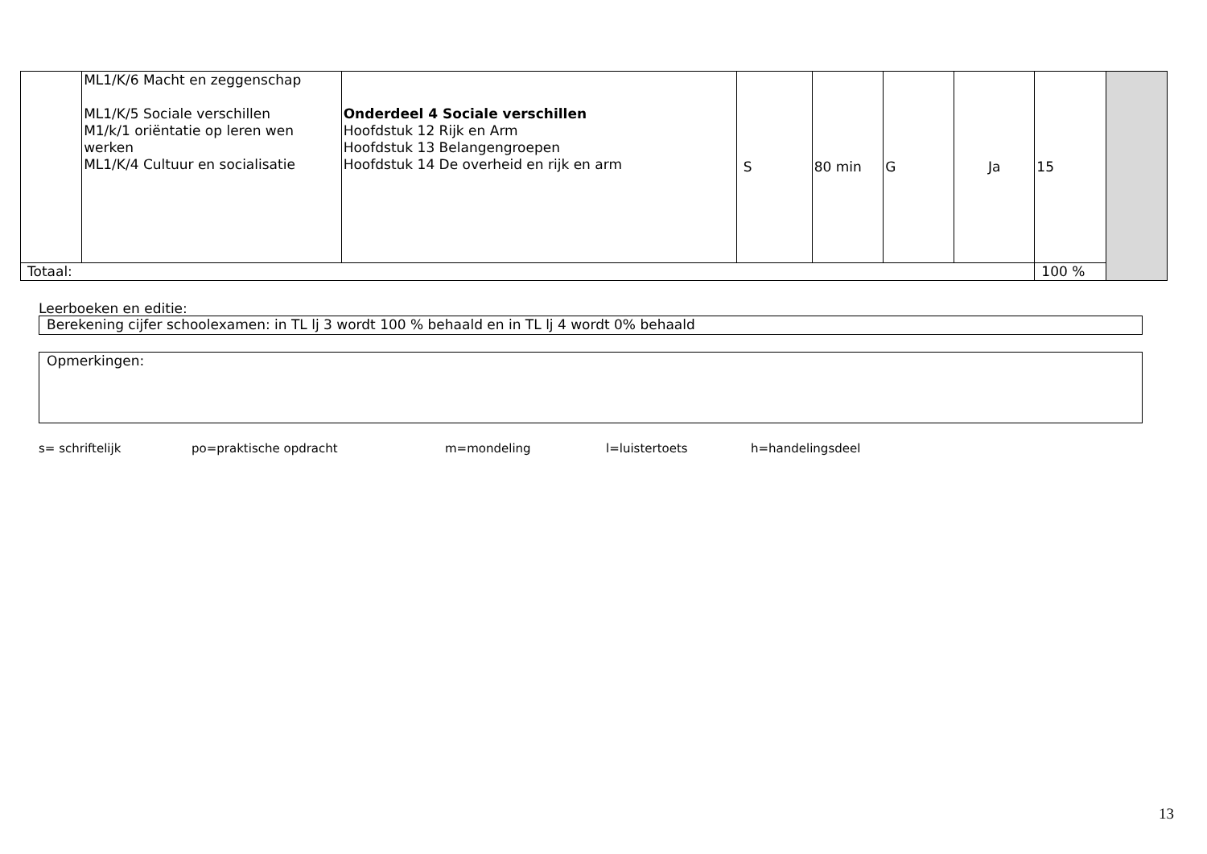| | ML1/K/6 Macht en zeggenschap ML1/K/5 Sociale verschillen M1/k/1 oriëntatie op leren wen werken ML1/K/4 Cultuur en socialisatie | Onderdeel 4 Sociale verschillen Hoofdstuk 12 Rijk en Arm Hoofdstuk 13 Belangengroepen Hoofdstuk 14 De overheid en rijk en arm | S | 80 min | G | Ja | 15 | |
| Totaal: | | | | | | | 100 % | |
Leerboeken en editie:
Berekening cijfer schoolexamen: in TL lj 3 wordt 100 % behaald en in TL lj 4 wordt 0% behaald
Opmerkingen:
s= schriftelijk po=praktische opdracht m=mondeling l=luistertoets h=handelingsdeel
13